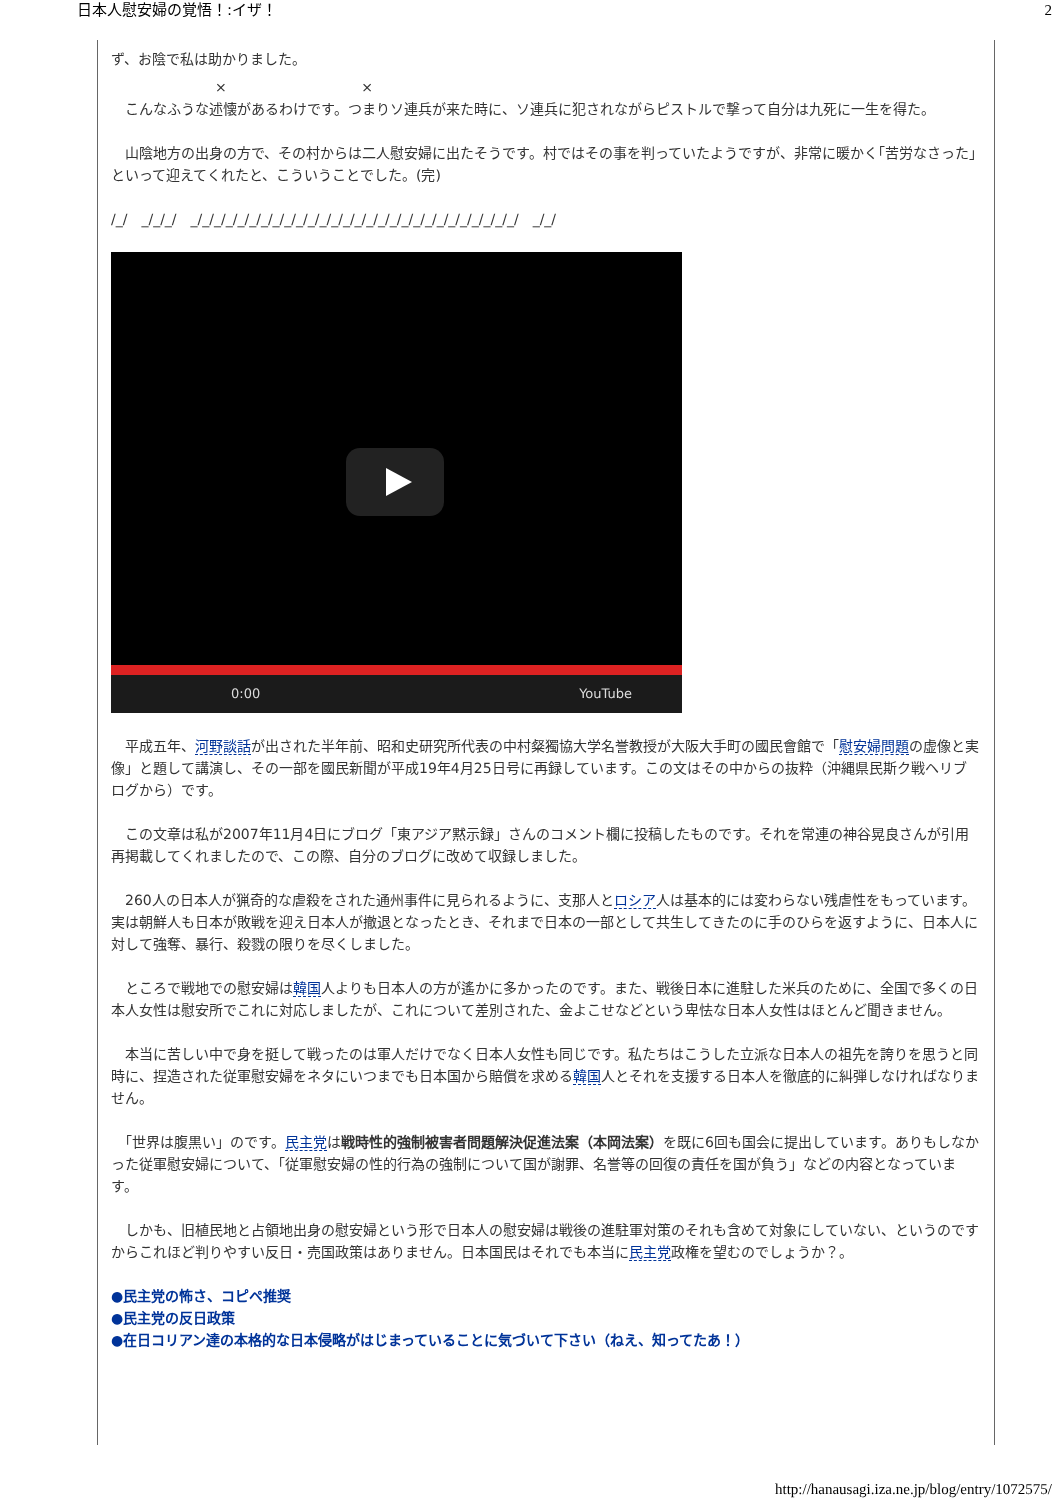日本人慰安婦の覚悟！:イザ！ 2
ず、お陰で私は助かりました。
× ×
　こんなふうな述懐があるわけです。つまりソ連兵が来た時に、ソ連兵に犯されながらピストルで撃って自分は九死に一生を得た。
　山陰地方の出身の方で、その村からは二人慰安婦に出たそうです。村ではその事を判っていたようですが、非常に暖かく｢苦労なさった｣といって迎えてくれたと、こういうことでした。(完)
/_/　_/_/_/　_/_/_/_/_/_/_/_/_/_/_/_/_/_/_/_/_/_/_/_/_/_/_/_/_/_/_/_/　_/_/
0:00 YouTube
　平成五年、河野談話が出された半年前、昭和史研究所代表の中村粲獨協大学名誉教授が大阪大手町の國民會館で「慰安婦問題の虚像と実像」と題して講演し、その一部を國民新聞が平成19年4月25日号に再録しています。この文はその中からの抜粋（沖縄県民斯ク戦ヘリブログから）です。
　この文章は私が2007年11月4日にブログ「東アジア黙示録」さんのコメント欄に投稿したものです。それを常連の神谷晃良さんが引用再掲載してくれましたので、この際、自分のブログに改めて収録しました。
　260人の日本人が猟奇的な虐殺をされた通州事件に見られるように、支那人とロシア人は基本的には変わらない残虐性をもっています。実は朝鮮人も日本が敗戦を迎え日本人が撤退となったとき、それまで日本の一部として共生してきたのに手のひらを返すように、日本人に対して強奪、暴行、殺戮の限りを尽くしました。
　ところで戦地での慰安婦は韓国人よりも日本人の方が遙かに多かったのです。また、戦後日本に進駐した米兵のために、全国で多くの日本人女性は慰安所でこれに対応しましたが、これについて差別された、金よこせなどという卑怯な日本人女性はほとんど聞きません。
　本当に苦しい中で身を挺して戦ったのは軍人だけでなく日本人女性も同じです。私たちはこうした立派な日本人の祖先を誇りを思うと同時に、捏造された従軍慰安婦をネタにいつまでも日本国から賠償を求める韓国人とそれを支援する日本人を徹底的に糾弾しなければなりません。
　「世界は腹黒い」のです。民主党は戦時性的強制被害者問題解決促進法案（本岡法案）を既に6回も国会に提出しています。ありもしなかった従軍慰安婦について、「従軍慰安婦の性的行為の強制について国が謝罪、名誉等の回復の責任を国が負う」などの内容となっています。
　しかも、旧植民地と占領地出身の慰安婦という形で日本人の慰安婦は戦後の進駐軍対策のそれも含めて対象にしていない、というのですからこれほど判りやすい反日・売国政策はありません。日本国民はそれでも本当に民主党政権を望むのでしょうか？。
●民主党の怖さ、コピペ推奨
●民主党の反日政策
●在日コリアン達の本格的な日本侵略がはじまっていることに気づいて下さい（ねえ、知ってたあ！）
http://hanausagi.iza.ne.jp/blog/entry/1072575/